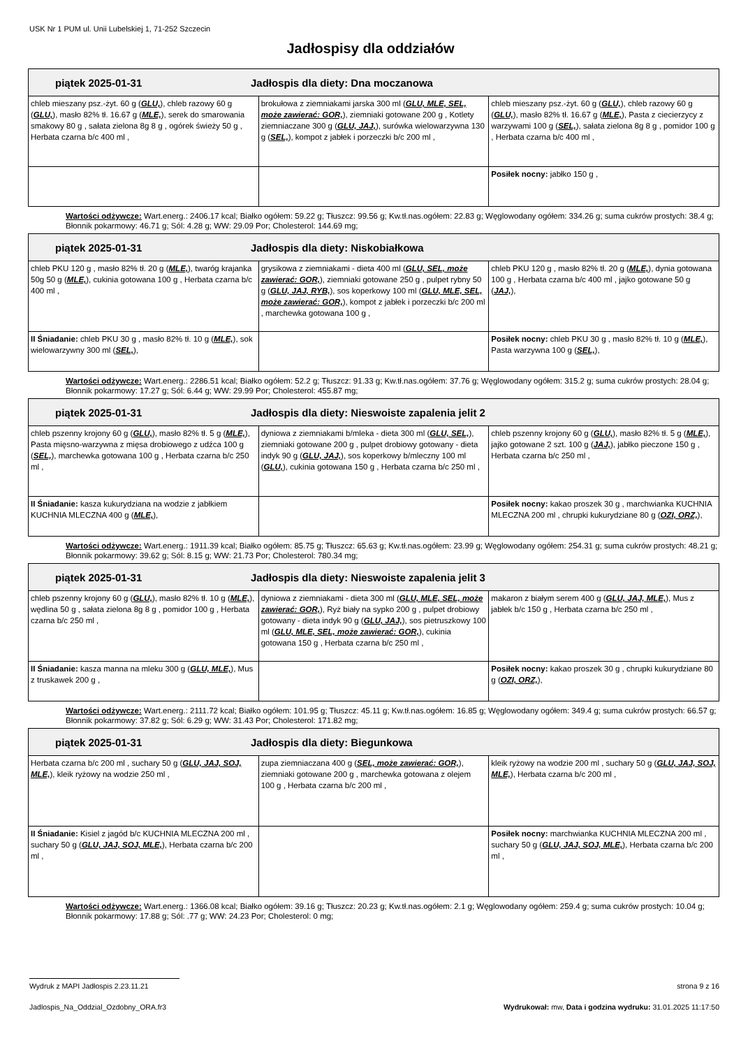USK Nr 1 PUM ul. Unii Lubelskiej 1, 71-252 Szczecin
Jadłospisy dla oddziałów
| piątek 2025-01-31 Jadłospis dla diety: Dna moczanowa | | |
| --- | --- | --- |
| chleb mieszany psz.-żyt. 60 g ( GLU, ), chleb razowy 60 g ( GLU, ), masło 82% tł. 16.67 g ( MLE, ), serek do smarowania smakowy 80 g , sałata zielona 8g 8 g , ogórek świeży 50 g , Herbata czarna b/c 400 ml , | brokułowa z ziemniakami jarska 300 ml ( GLU, MLE, SEL, może zawierać: GOR, ), ziemniaki gotowane 200 g , Kotlety ziemniaczane 300 g ( GLU, JAJ, ), surówka wielowarzywna 130 g ( SEL, ), kompot z jabłek i porzeczki b/c 200 ml , | chleb mieszany psz.-żyt. 60 g ( GLU, ), chleb razowy 60 g ( GLU, ), masło 82% tł. 16.67 g ( MLE, ), Pasta z ciecierzycy z warzywami 100 g ( SEL, ), sałata zielona 8g 8 g , pomidor 100 g , Herbata czarna b/c 400 ml , |
| | | Posiłek nocny: jabłko 150 g , |
Wartości odżywcze: Wart.energ.: 2406.17 kcal; Białko ogółem: 59.22 g; Tłuszcz: 99.56 g; Kw.tł.nas.ogółem: 22.83 g; Węglowodany ogółem: 334.26 g; suma cukrów prostych: 38.4 g; Błonnik pokarmowy: 46.71 g; Sól: 4.28 g; WW: 29.09 Por; Cholesterol: 144.69 mg;
| piątek 2025-01-31 Jadłospis dla diety: Niskobiałkowa | | |
| --- | --- | --- |
| chleb PKU 120 g , masło 82% tł. 20 g ( MLE, ), twaróg krajanka 50g 50 g ( MLE, ), cukinia gotowana 100 g , Herbata czarna b/c 400 ml , | grysikowa z ziemniakami - dieta 400 ml ( GLU, SEL, może zawierać: GOR, ), ziemniaki gotowane 250 g , pulpet rybny 50 g ( GLU, JAJ, RYB, ), sos koperkowy 100 ml ( GLU, MLE, SEL, może zawierać: GOR, ), kompot z jabłek i porzeczki b/c 200 ml , marchewka gotowana 100 g , | chleb PKU 120 g , masło 82% tł. 20 g ( MLE, ), dynia gotowana 100 g , Herbata czarna b/c 400 ml , jajko gotowane 50 g ( JAJ, ), |
| II Śniadanie: chleb PKU 30 g , masło 82% tł. 10 g ( MLE, ), sok wielowarzywny 300 ml ( SEL, ), | | Posiłek nocny: chleb PKU 30 g , masło 82% tł. 10 g ( MLE, ), Pasta warzywna 100 g ( SEL, ), |
Wartości odżywcze: Wart.energ.: 2286.51 kcal; Białko ogółem: 52.2 g; Tłuszcz: 91.33 g; Kw.tł.nas.ogółem: 37.76 g; Węglowodany ogółem: 315.2 g; suma cukrów prostych: 28.04 g; Błonnik pokarmowy: 17.27 g; Sól: 6.44 g; WW: 29.99 Por; Cholesterol: 455.87 mg;
| piątek 2025-01-31 Jadłospis dla diety: Nieswoiste zapalenia jelit 2 | | |
| --- | --- | --- |
| chleb pszenny krojony 60 g ( GLU, ), masło 82% tł. 5 g ( MLE, ), Pasta mięsno-warzywna z mięsa drobiowego z udźca 100 g ( SEL, ), marchewka gotowana 100 g , Herbata czarna b/c 250 ml , | dyniowa z ziemniakami b/mleka - dieta 300 ml ( GLU, SEL, ), ziemniaki gotowane 200 g , pulpet drobiowy gotowany - dieta indyk 90 g ( GLU, JAJ, ), sos koperkowy b/mleczny 100 ml ( GLU, ), cukinia gotowana 150 g , Herbata czarna b/c 250 ml , | chleb pszenny krojony 60 g ( GLU, ), masło 82% tł. 5 g ( MLE, ), jajko gotowane 2 szt. 100 g ( JAJ, ), jabłko pieczone 150 g , Herbata czarna b/c 250 ml , |
| II Śniadanie: kasza kukurydziana na wodzie z jabłkiem KUCHNIA MLECZNA 400 g ( MLE, ), | | Posiłek nocny: kakao proszek 30 g , marchwianka KUCHNIA MLECZNA 200 ml , chrupki kukurydziane 80 g ( OZI, ORZ, ), |
Wartości odżywcze: Wart.energ.: 1911.39 kcal; Białko ogółem: 85.75 g; Tłuszcz: 65.63 g; Kw.tł.nas.ogółem: 23.99 g; Węglowodany ogółem: 254.31 g; suma cukrów prostych: 48.21 g; Błonnik pokarmowy: 39.62 g; Sól: 8.15 g; WW: 21.73 Por; Cholesterol: 780.34 mg;
| piątek 2025-01-31 Jadłospis dla diety: Nieswoiste zapalenia jelit 3 | | |
| --- | --- | --- |
| chleb pszenny krojony 60 g ( GLU, ), masło 82% tł. 10 g ( MLE, ), wędlina 50 g , sałata zielona 8g 8 g , pomidor 100 g , Herbata czarna b/c 250 ml , | dyniowa z ziemniakami - dieta 300 ml ( GLU, MLE, SEL, może zawierać: GOR, ), Ryż biały na sypko 200 g , pulpet drobiowy gotowany - dieta indyk 90 g ( GLU, JAJ, ), sos pietruszkowy 100 ml ( GLU, MLE, SEL, może zawierać: GOR, ), cukinia gotowana 150 g , Herbata czarna b/c 250 ml , | makaron z białym serem 400 g ( GLU, JAJ, MLE, ), Mus z jabłek b/c 150 g , Herbata czarna b/c 250 ml , |
| II Śniadanie: kasza manna na mleku 300 g ( GLU, MLE, ), Mus z truskawek 200 g , | | Posiłek nocny: kakao proszek 30 g , chrupki kukurydziane 80 g ( OZI, ORZ, ), |
Wartości odżywcze: Wart.energ.: 2111.72 kcal; Białko ogółem: 101.95 g; Tłuszcz: 45.11 g; Kw.tł.nas.ogółem: 16.85 g; Węglowodany ogółem: 349.4 g; suma cukrów prostych: 66.57 g; Błonnik pokarmowy: 37.82 g; Sól: 6.29 g; WW: 31.43 Por; Cholesterol: 171.82 mg;
| piątek 2025-01-31 Jadłospis dla diety: Biegunkowa | | |
| --- | --- | --- |
| Herbata czarna b/c 200 ml , suchary 50 g ( GLU, JAJ, SOJ, MLE, ), kleik ryżowy na wodzie 250 ml , | zupa ziemniaczana 400 g ( SEL, może zawierać: GOR, ), ziemniaki gotowane 200 g , marchewka gotowana z olejem 100 g , Herbata czarna b/c 200 ml , | kleik ryżowy na wodzie 200 ml , suchary 50 g ( GLU, JAJ, SOJ, MLE, ), Herbata czarna b/c 200 ml , |
| II Śniadanie: Kisiel z jagód b/c KUCHNIA MLECZNA 200 ml , suchary 50 g ( GLU, JAJ, SOJ, MLE, ), Herbata czarna b/c 200 ml , | | Posiłek nocny: marchwianka KUCHNIA MLECZNA 200 ml , suchary 50 g ( GLU, JAJ, SOJ, MLE, ), Herbata czarna b/c 200 ml , |
Wartości odżywcze: Wart.energ.: 1366.08 kcal; Białko ogółem: 39.16 g; Tłuszcz: 20.23 g; Kw.tł.nas.ogółem: 2.1 g; Węglowodany ogółem: 259.4 g; suma cukrów prostych: 10.04 g; Błonnik pokarmowy: 17.88 g; Sól: .77 g; WW: 24.23 Por; Cholesterol: 0 mg;
Wydruk z MAPI Jadłospis 2.23.11.21 strona 9 z 16
Jadlospis_Na_Oddzial_Ozdobny_ORA.fr3 Wydrukował: mw, Data i godzina wydruku: 31.01.2025 11:17:50